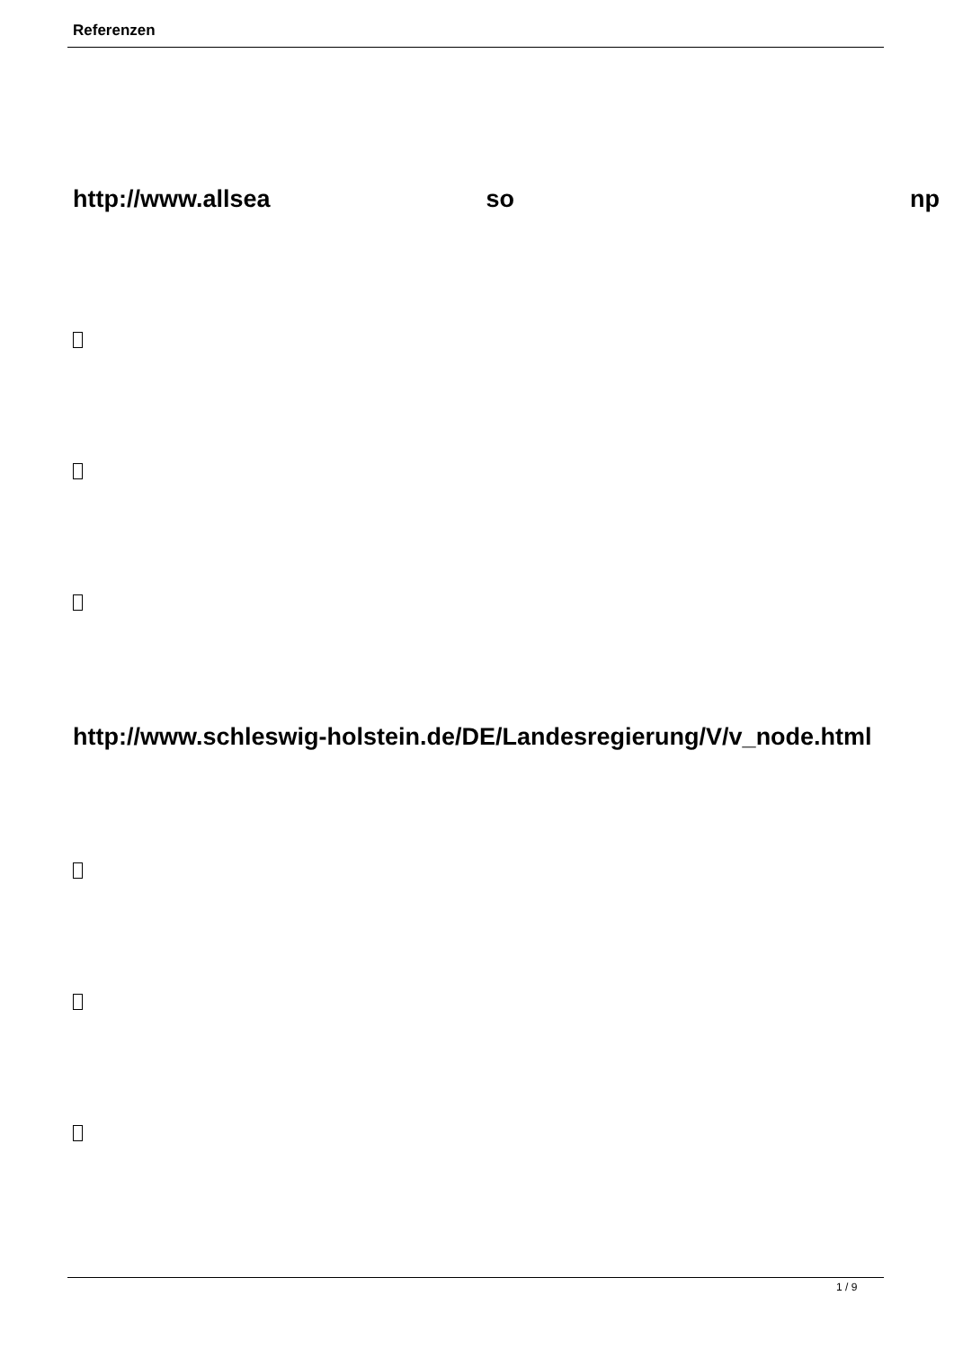Referenzen
http://www.allsea so np
http://www.schleswig-holstein.de/DE/Landesregierung/V/v_node.html
1 / 9